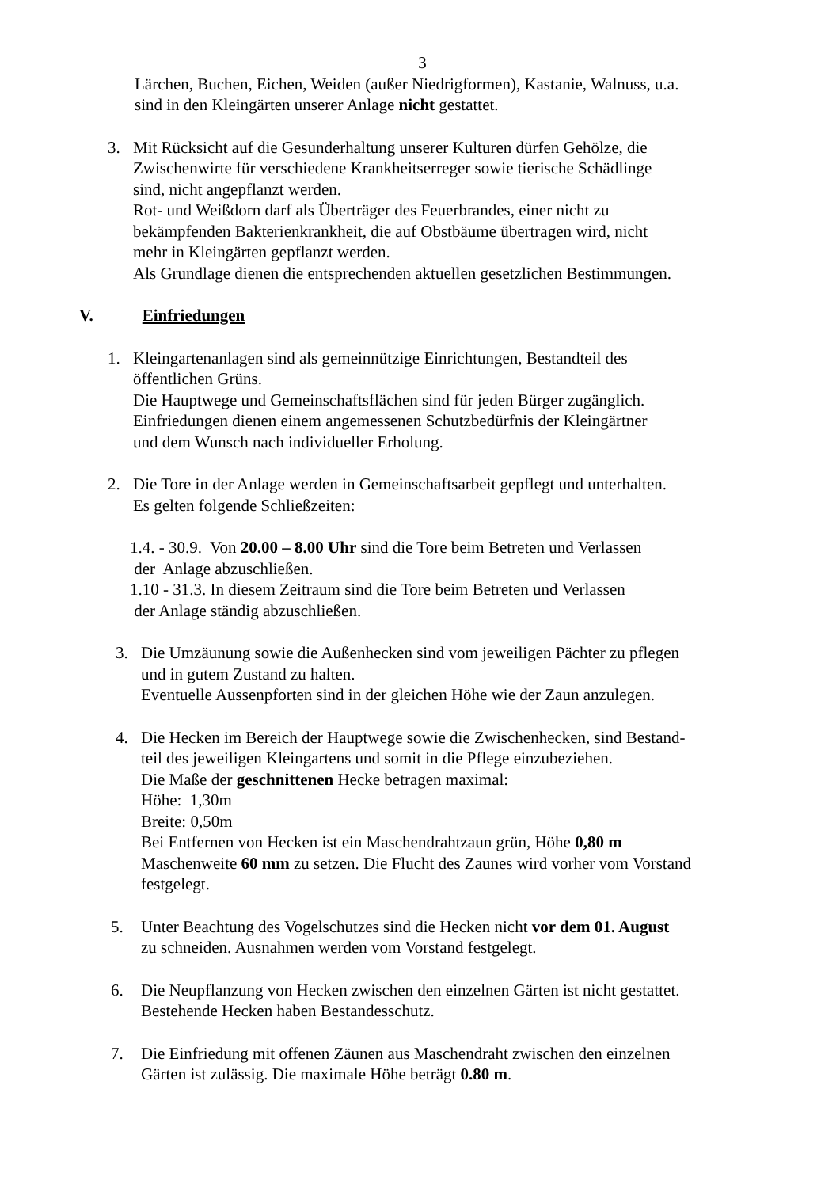3
Lärchen, Buchen, Eichen, Weiden (außer Niedrigformen), Kastanie, Walnuss, u.a.
sind in den Kleingärten unserer Anlage nicht gestattet.
3. Mit Rücksicht auf die Gesunderhaltung unserer Kulturen dürfen Gehölze, die
Zwischenwirte für verschiedene Krankheitserreger sowie tierische Schädlinge
sind, nicht angepflanzt werden.
Rot- und Weißdorn darf als Überträger des Feuerbrandes, einer nicht zu
bekämpfenden Bakterienkrankheit, die auf Obstbäume übertragen wird, nicht
mehr in Kleingärten gepflanzt werden.
Als Grundlage dienen die entsprechenden aktuellen gesetzlichen Bestimmungen.
V. Einfriedungen
1. Kleingartenanlagen sind als gemeinnützige Einrichtungen, Bestandteil des
öffentlichen Grüns.
Die Hauptwege und Gemeinschaftsflächen sind für jeden Bürger zugänglich.
Einfriedungen dienen einem angemessenen Schutzbedürfnis der Kleingärtner
und dem Wunsch nach individueller Erholung.
2. Die Tore in der Anlage werden in Gemeinschaftsarbeit gepflegt und unterhalten.
Es gelten folgende Schließzeiten:
1.4. - 30.9. Von 20.00 – 8.00 Uhr sind die Tore beim Betreten und Verlassen
der Anlage abzuschließen.
1.10 - 31.3. In diesem Zeitraum sind die Tore beim Betreten und Verlassen
der Anlage ständig abzuschließen.
3. Die Umzäunung sowie die Außenhecken sind vom jeweiligen Pächter zu pflegen
und in gutem Zustand zu halten.
Eventuelle Aussenpforten sind in der gleichen Höhe wie der Zaun anzulegen.
4. Die Hecken im Bereich der Hauptwege sowie die Zwischenhecken, sind Bestand-
teil des jeweiligen Kleingartens und somit in die Pflege einzubeziehen.
Die Maße der geschnittenen Hecke betragen maximal:
Höhe: 1,30m
Breite: 0,50m
Bei Entfernen von Hecken ist ein Maschendrahtzaun grün, Höhe 0,80 m
Maschenweite 60 mm zu setzen. Die Flucht des Zaunes wird vorher vom Vorstand
festgelegt.
5. Unter Beachtung des Vogelschutzes sind die Hecken nicht vor dem 01. August
zu schneiden. Ausnahmen werden vom Vorstand festgelegt.
6. Die Neupflanzung von Hecken zwischen den einzelnen Gärten ist nicht gestattet.
Bestehende Hecken haben Bestandesschutz.
7. Die Einfriedung mit offenen Zäunen aus Maschendraht zwischen den einzelnen
Gärten ist zulässig. Die maximale Höhe beträgt 0.80 m.